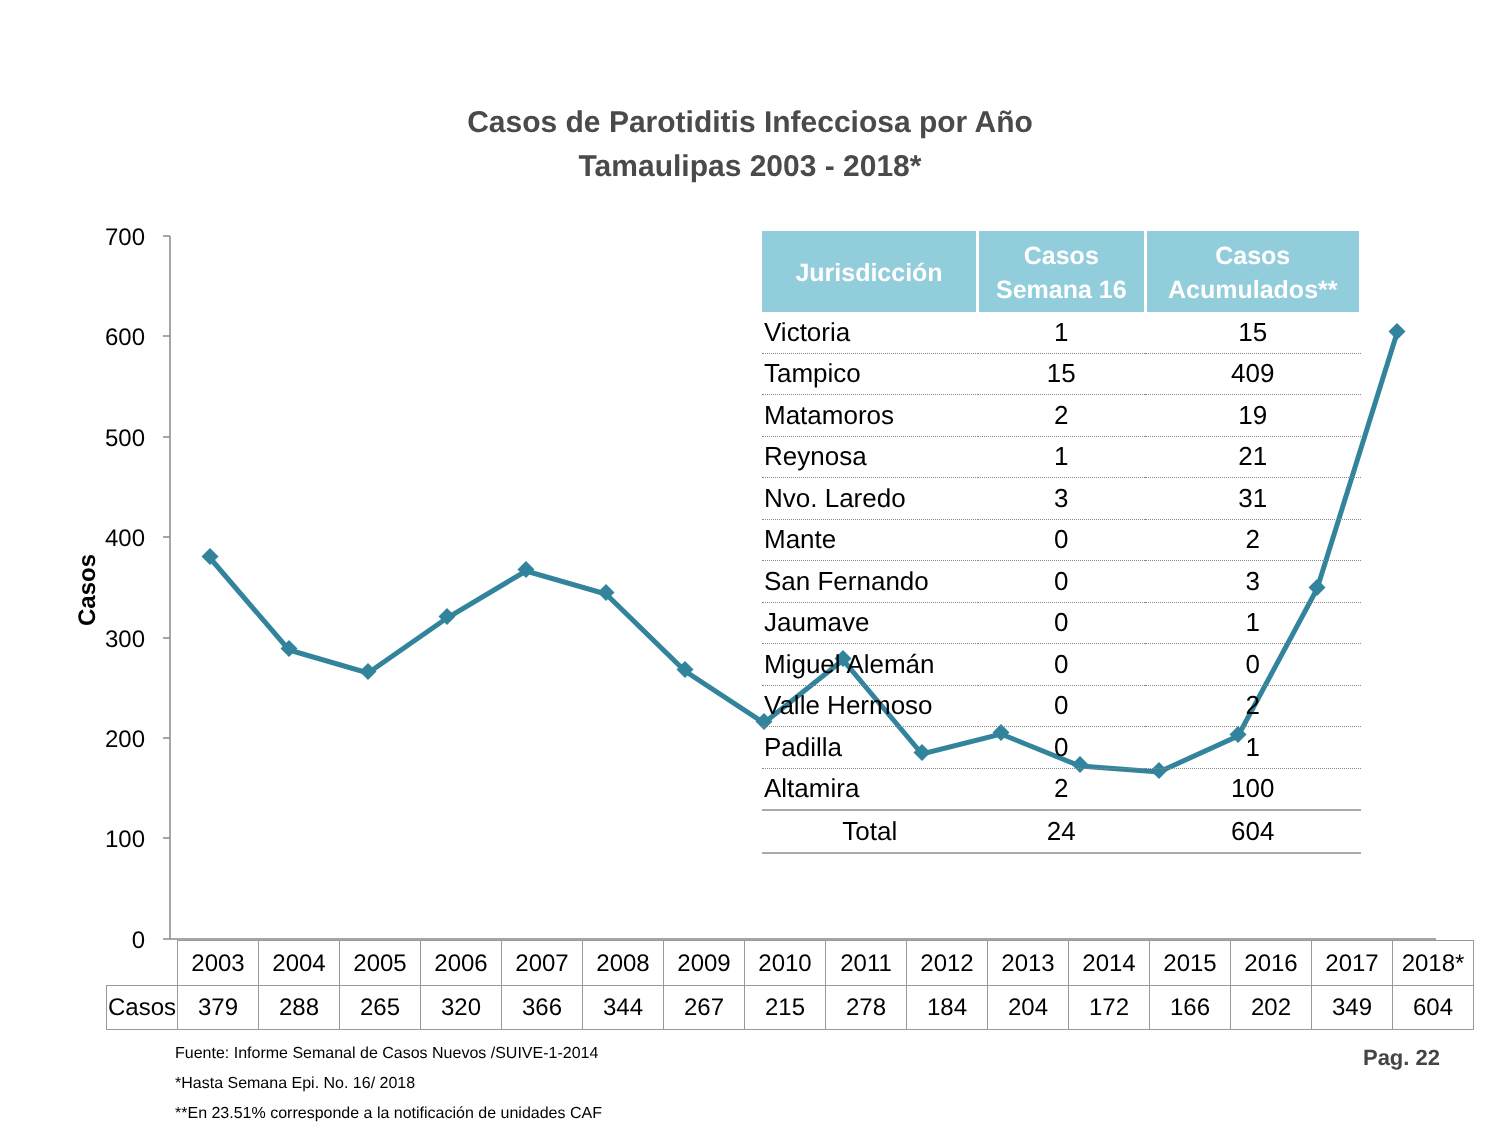700
600
500
400
300
200
100
0
Casos
Casos de Parotiditis Infecciosa por Año
Tamaulipas 2003 - 2018*
| Jurisdicción | Casos Semana 16 | Casos Acumulados** |
| --- | --- | --- |
| Victoria | 1 | 15 |
| Tampico | 15 | 409 |
| Matamoros | 2 | 19 |
| Reynosa | 1 | 21 |
| Nvo. Laredo | 3 | 31 |
| Mante | 0 | 2 |
| San Fernando | 0 | 3 |
| Jaumave | 0 | 1 |
| Miguel Alemán | 0 | 0 |
| Valle Hermoso | 0 | 2 |
| Padilla | 0 | 1 |
| Altamira | 2 | 100 |
| Total | 24 | 604 |
| | 2003 | 2004 | 2005 | 2006 | 2007 | 2008 | 2009 | 2010 | 2011 | 2012 | 2013 | 2014 | 2015 | 2016 | 2017 | 2018* |
| --- | --- | --- | --- | --- | --- | --- | --- | --- | --- | --- | --- | --- | --- | --- | --- | --- |
| Casos | 379 | 288 | 265 | 320 | 366 | 344 | 267 | 215 | 278 | 184 | 204 | 172 | 166 | 202 | 349 | 604 |
Fuente: Informe Semanal de Casos Nuevos /SUIVE-1-2014
*Hasta Semana Epi. No. 16/ 2018
**En 23.51% corresponde a la notificación de unidades CAF
Pag. 22